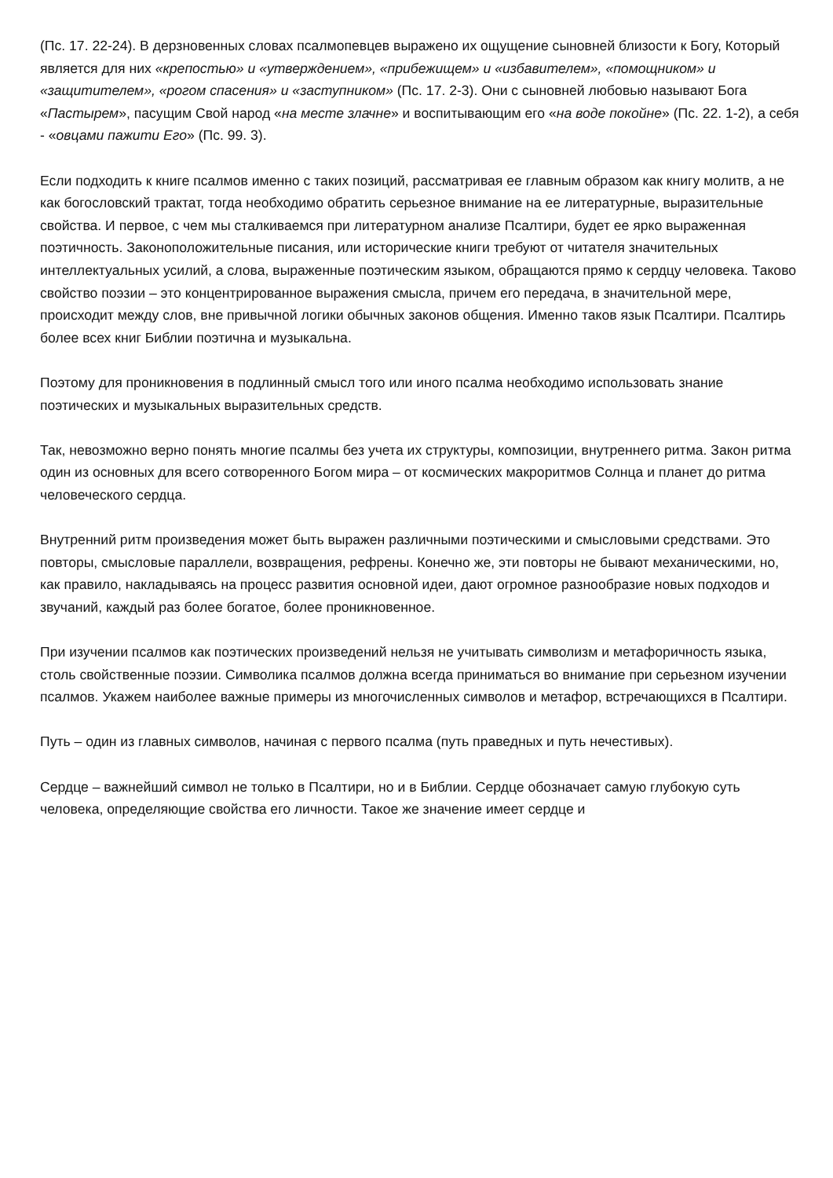(Пс. 17. 22-24). В дерзновенных словах псалмопевцев выражено их ощущение сыновней близости к Богу, Который является для них «крепостью» и «утверждением», «прибежищем» и «избавителем», «помощником» и «защитителем», «рогом спасения» и «заступником» (Пс. 17. 2-3). Они с сыновней любовью называют Бога «Пастырем», пасущим Свой народ «на месте злачне» и воспитывающим его «на воде покойне» (Пс. 22. 1-2), а себя - «овцами пажити Его» (Пс. 99. 3).
Если подходить к книге псалмов именно с таких позиций, рассматривая ее главным образом как книгу молитв, а не как богословский трактат, тогда необходимо обратить серьезное внимание на ее литературные, выразительные свойства. И первое, с чем мы сталкиваемся при литературном анализе Псалтири, будет ее ярко выраженная поэтичность. Законоположительные писания, или исторические книги требуют от читателя значительных интеллектуальных усилий, а слова, выраженные поэтическим языком, обращаются прямо к сердцу человека. Таково свойство поэзии – это концентрированное выражения смысла, причем его передача, в значительной мере, происходит между слов, вне привычной логики обычных законов общения. Именно таков язык Псалтири. Псалтирь более всех книг Библии поэтична и музыкальна.
Поэтому для проникновения в подлинный смысл того или иного псалма необходимо использовать знание поэтических и музыкальных выразительных средств.
Так, невозможно верно понять многие псалмы без учета их структуры, композиции, внутреннего ритма. Закон ритма один из основных для всего сотворенного Богом мира – от космических макроритмов Солнца и планет до ритма человеческого сердца.
Внутренний ритм произведения может быть выражен различными поэтическими и смысловыми средствами. Это повторы, смысловые параллели, возвращения, рефрены. Конечно же, эти повторы не бывают механическими, но, как правило, накладываясь на процесс развития основной идеи, дают огромное разнообразие новых подходов и звучаний, каждый раз более богатое, более проникновенное.
При изучении псалмов как поэтических произведений нельзя не учитывать символизм и метафоричность языка, столь свойственные поэзии. Символика псалмов должна всегда приниматься во внимание при серьезном изучении псалмов. Укажем наиболее важные примеры из многочисленных символов и метафор, встречающихся в Псалтири.
Путь – один из главных символов, начиная с первого псалма (путь праведных и путь нечестивых).
Сердце – важнейший символ не только в Псалтири, но и в Библии. Сердце обозначает самую глубокую суть человека, определяющие свойства его личности. Такое же значение имеет сердце и